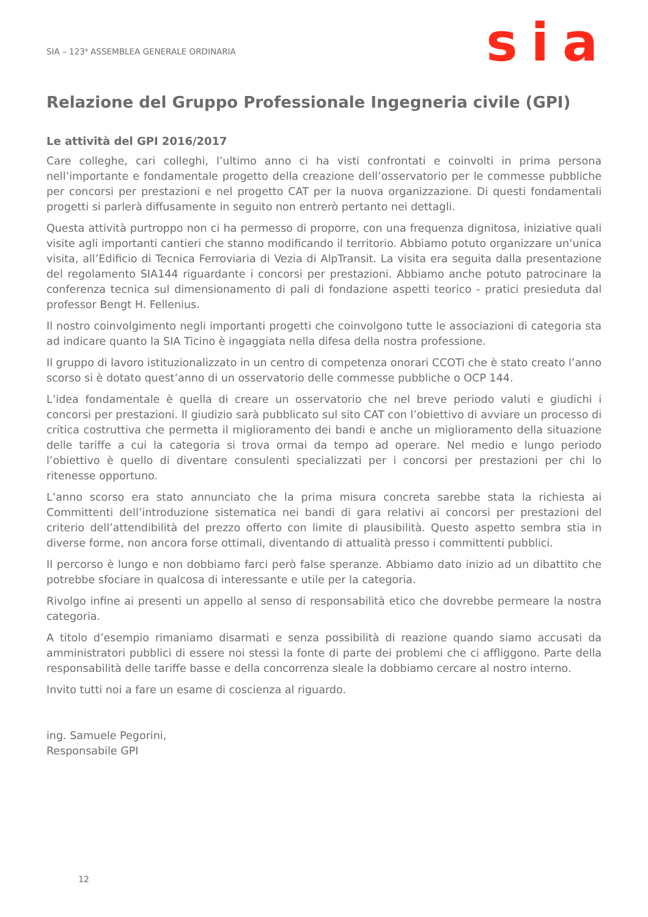SIA – 123<sup>a</sup> ASSEMBLEA GENERALE ORDINARIA
sia
Relazione del Gruppo Professionale Ingegneria civile (GPI)
Le attività del GPI 2016/2017
Care colleghe, cari colleghi, l’ultimo anno ci ha visti confrontati e coinvolti in prima persona nell’importante e fondamentale progetto della creazione dell’osservatorio per le commesse pubbliche per concorsi per prestazioni e nel progetto CAT per la nuova organizzazione. Di questi fondamentali progetti si parlerà diffusamente in seguito non entrerò pertanto nei dettagli.
Questa attività purtroppo non ci ha permesso di proporre, con una frequenza dignitosa, iniziative quali visite agli importanti cantieri che stanno modificando il territorio. Abbiamo potuto organizzare un’unica visita, all’Edificio di Tecnica Ferroviaria di Vezia di AlpTransit. La visita era seguita dalla presentazione del regolamento SIA144 riguardante i concorsi per prestazioni. Abbiamo anche potuto patrocinare la conferenza tecnica sul dimensionamento di pali di fondazione aspetti teorico - pratici presieduta dal professor Bengt H. Fellenius.
Il nostro coinvolgimento negli importanti progetti che coinvolgono tutte le associazioni di categoria sta ad indicare quanto la SIA Ticino è ingaggiata nella difesa della nostra professione.
Il gruppo di lavoro istituzionalizzato in un centro di competenza onorari CCOTi che è stato creato l’anno scorso si è dotato quest’anno di un osservatorio delle commesse pubbliche o OCP 144.
L’idea fondamentale è quella di creare un osservatorio che nel breve periodo valuti e giudichi i concorsi per prestazioni. Il giudizio sarà pubblicato sul sito CAT con l’obiettivo di avviare un processo di critica costruttiva che permetta il miglioramento dei bandi e anche un miglioramento della situazione delle tariffe a cui la categoria si trova ormai da tempo ad operare. Nel medio e lungo periodo l’obiettivo è quello di diventare consulenti specializzati per i concorsi per prestazioni per chi lo ritenesse opportuno.
L’anno scorso era stato annunciato che la prima misura concreta sarebbe stata la richiesta ai Committenti dell’introduzione sistematica nei bandi di gara relativi ai concorsi per prestazioni del criterio dell’attendibilità del prezzo offerto con limite di plausibilità. Questo aspetto sembra stia in diverse forme, non ancora forse ottimali, diventando di attualità presso i committenti pubblici.
Il percorso è lungo e non dobbiamo farci però false speranze. Abbiamo dato inizio ad un dibattito che potrebbe sfociare in qualcosa di interessante e utile per la categoria.
Rivolgo infine ai presenti un appello al senso di responsabilità etico che dovrebbe permeare la nostra categoria.
A titolo d’esempio rimaniamo disarmati e senza possibilità di reazione quando siamo accusati da amministratori pubblici di essere noi stessi la fonte di parte dei problemi che ci affliggono. Parte della responsabilità delle tariffe basse e della concorrenza sleale la dobbiamo cercare al nostro interno.
Invito tutti noi a fare un esame di coscienza al riguardo.
ing. Samuele Pegorini,
Responsabile GPI
12